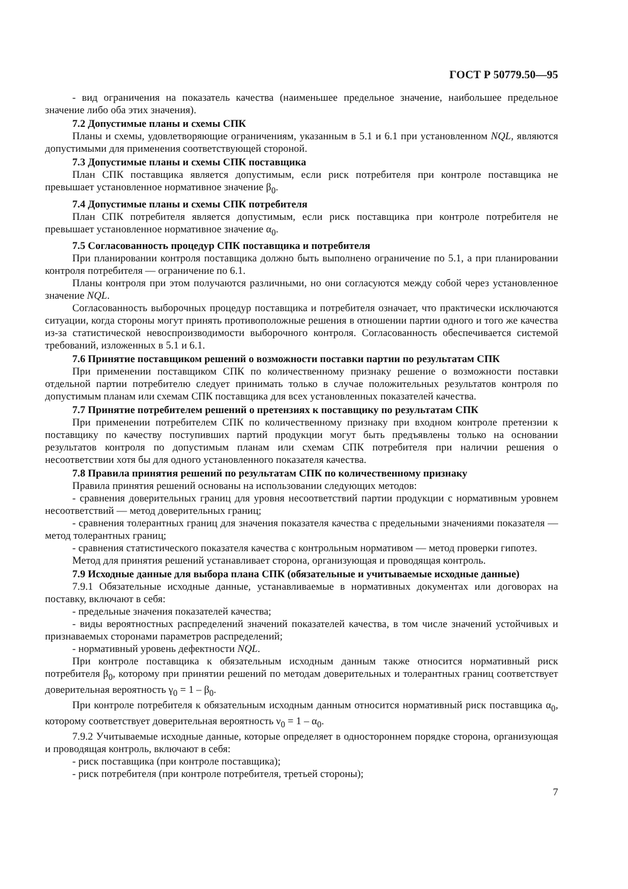ГОСТ Р 50779.50—95
- вид ограничения на показатель качества (наименьшее предельное значение, наибольшее предельное значение либо оба этих значения).
7.2 Допустимые планы и схемы СПК
Планы и схемы, удовлетворяющие ограничениям, указанным в 5.1 и 6.1 при установленном NQL, являются допустимыми для применения соответствующей стороной.
7.3 Допустимые планы и схемы СПК поставщика
План СПК поставщика является допустимым, если риск потребителя при контроле поставщика не превышает установленное нормативное значение β<sub>0</sub>.
7.4 Допустимые планы и схемы СПК потребителя
План СПК потребителя является допустимым, если риск поставщика при контроле потребителя не превышает установленное нормативное значение α<sub>0</sub>.
7.5 Согласованность процедур СПК поставщика и потребителя
При планировании контроля поставщика должно быть выполнено ограничение по 5.1, а при планировании контроля потребителя — ограничение по 6.1.
Планы контроля при этом получаются различными, но они согласуются между собой через установленное значение NQL.
Согласованность выборочных процедур поставщика и потребителя означает, что практически исключаются ситуации, когда стороны могут принять противоположные решения в отношении партии одного и того же качества из-за статистической невоспроизводимости выборочного контроля. Согласованность обеспечивается системой требований, изложенных в 5.1 и 6.1.
7.6 Принятие поставщиком решений о возможности поставки партии по результатам СПК
При применении поставщиком СПК по количественному признаку решение о возможности поставки отдельной партии потребителю следует принимать только в случае положительных результатов контроля по допустимым планам или схемам СПК поставщика для всех установленных показателей качества.
7.7 Принятие потребителем решений о претензиях к поставщику по результатам СПК
При применении потребителем СПК по количественному признаку при входном контроле претензии к поставщику по качеству поступивших партий продукции могут быть предъявлены только на основании результатов контроля по допустимым планам или схемам СПК потребителя при наличии решения о несоответствии хотя бы для одного установленного показателя качества.
7.8 Правила принятия решений по результатам СПК по количественному признаку
Правила принятия решений основаны на использовании следующих методов:
- сравнения доверительных границ для уровня несоответствий партии продукции с нормативным уровнем несоответствий — метод доверительных границ;
- сравнения толерантных границ для значения показателя качества с предельными значениями показателя — метод толерантных границ;
- сравнения статистического показателя качества с контрольным нормативом — метод проверки гипотез.
Метод для принятия решений устанавливает сторона, организующая и проводящая контроль.
7.9 Исходные данные для выбора плана СПК (обязательные и учитываемые исходные данные)
7.9.1 Обязательные исходные данные, устанавливаемые в нормативных документах или договорах на поставку, включают в себя:
- предельные значения показателей качества;
- виды вероятностных распределений значений показателей качества, в том числе значений устойчивых и признаваемых сторонами параметров распределений;
- нормативный уровень дефектности NQL.
При контроле поставщика к обязательным исходным данным также относится нормативный риск потребителя β<sub>0</sub>, которому при принятии решений по методам доверительных и толерантных границ соответствует доверительная вероятность γ<sub>0</sub> = 1 – β<sub>0</sub>.
При контроле потребителя к обязательным исходным данным относится нормативный риск поставщика α<sub>0</sub>, которому соответствует доверительная вероятность ν<sub>0</sub> = 1 – α<sub>0</sub>.
7.9.2 Учитываемые исходные данные, которые определяет в одностороннем порядке сторона, организующая и проводящая контроль, включают в себя:
- риск поставщика (при контроле поставщика);
- риск потребителя (при контроле потребителя, третьей стороны);
7